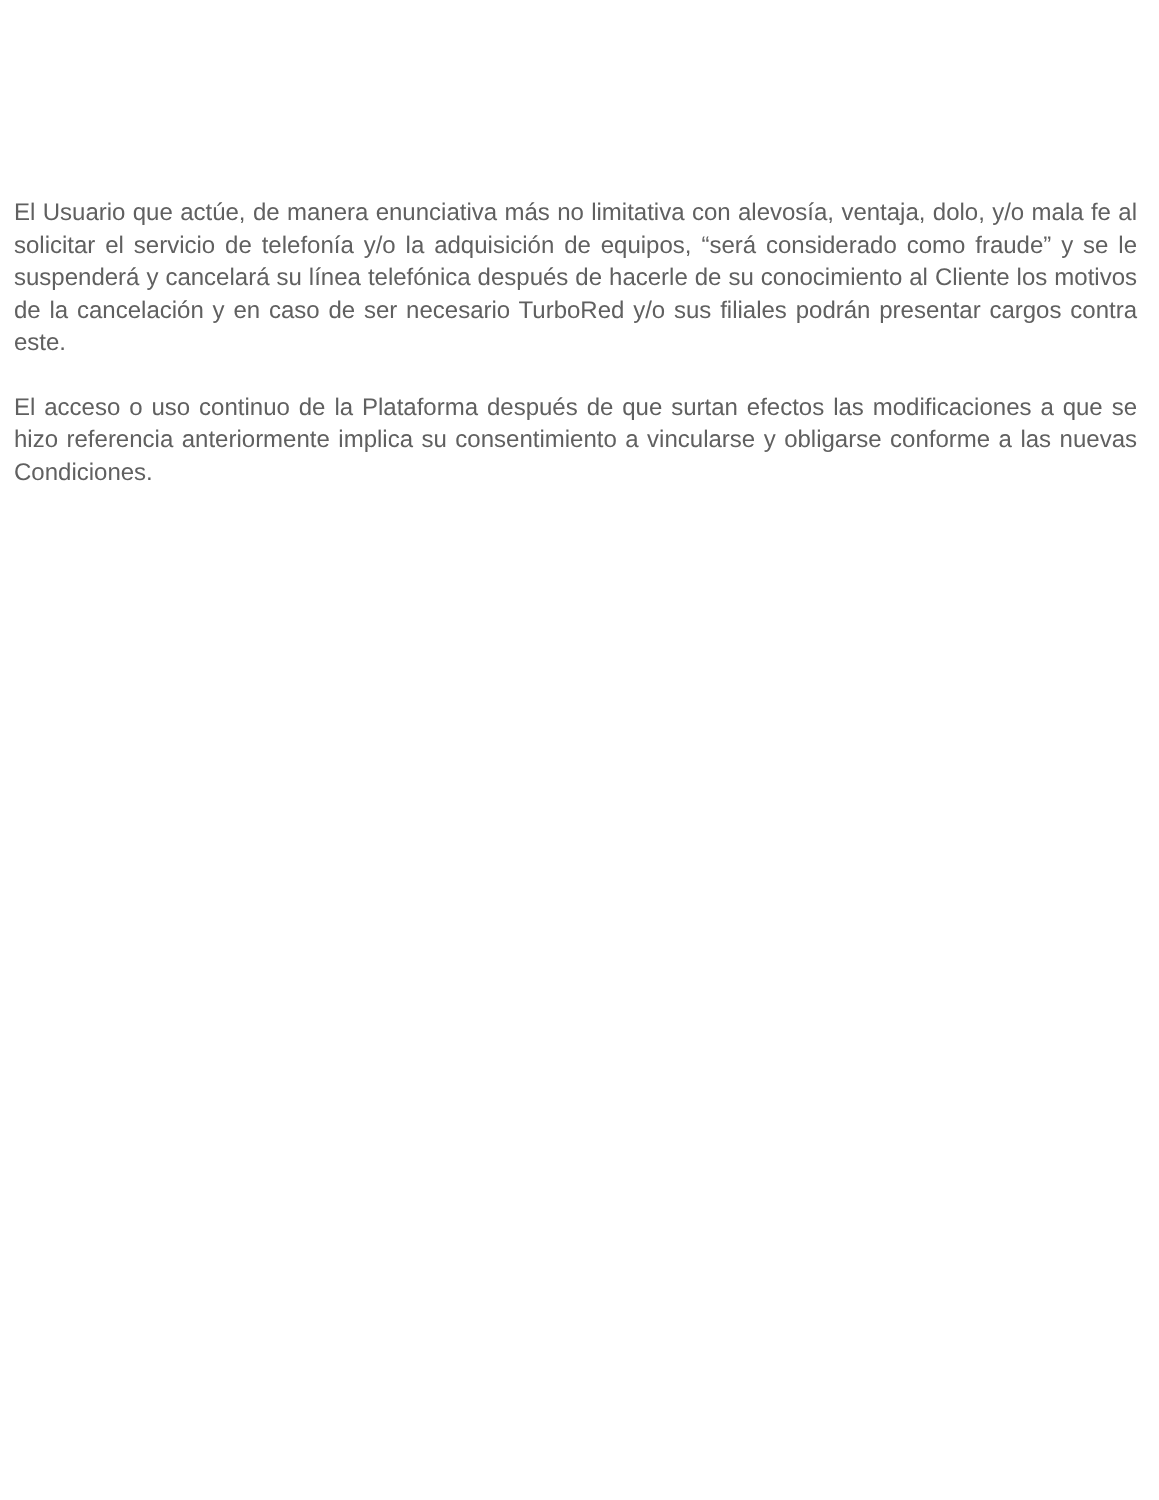El Usuario que actúe, de manera enunciativa más no limitativa con alevosía, ventaja, dolo, y/o mala fe al solicitar el servicio de telefonía y/o la adquisición de equipos, “será considerado como fraude” y se le suspenderá y cancelará su línea telefónica después de hacerle de su conocimiento al Cliente los motivos de la cancelación y en caso de ser necesario TurboRed y/o sus filiales podrán presentar cargos contra este.
El acceso o uso continuo de la Plataforma después de que surtan efectos las modificaciones a que se hizo referencia anteriormente implica su consentimiento a vincularse y obligarse conforme a las nuevas Condiciones.